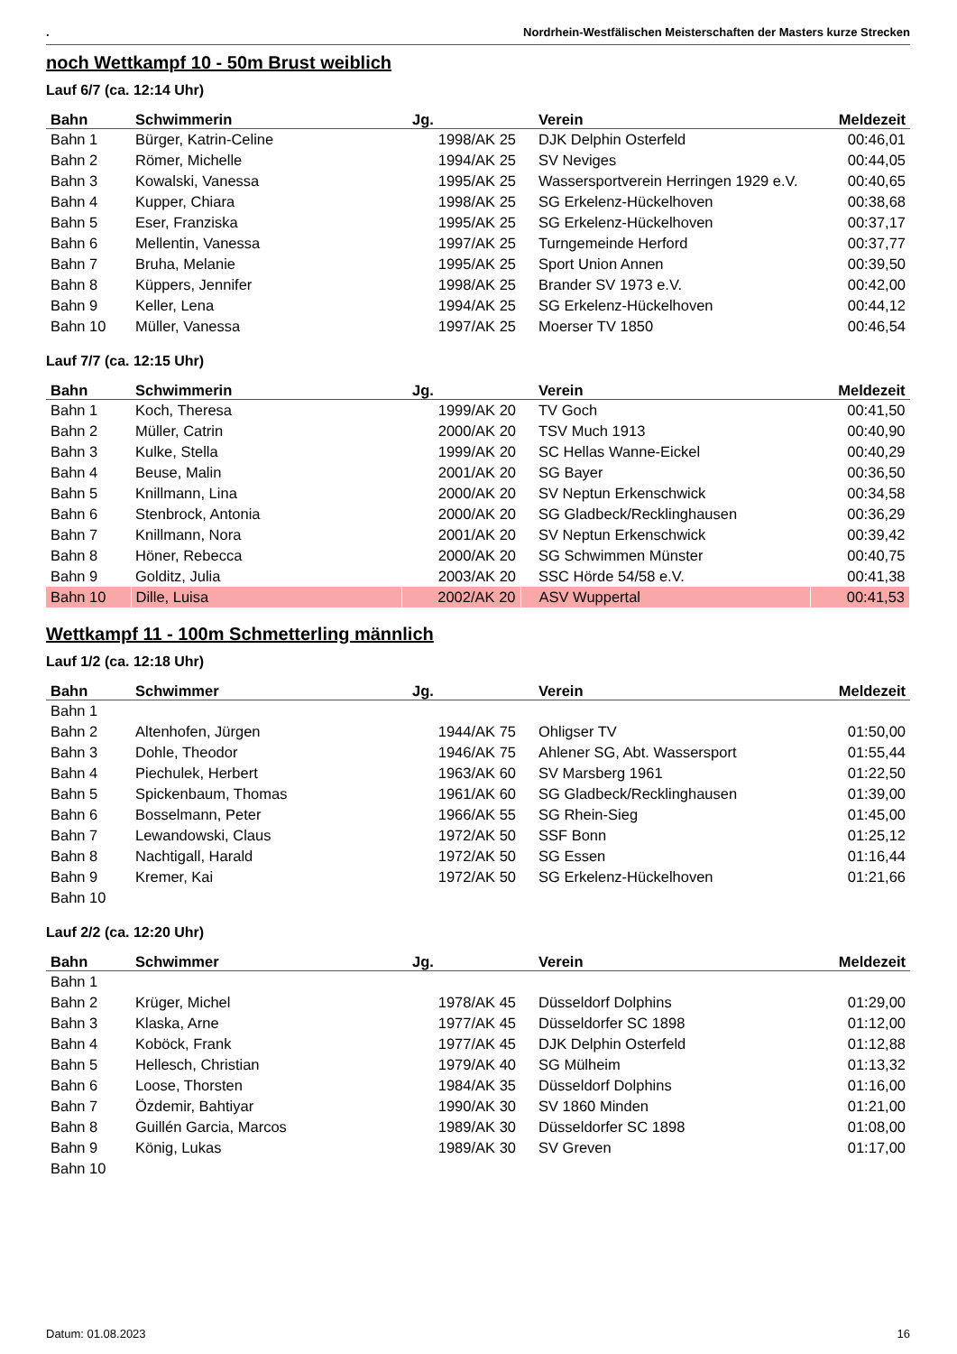. Nordrhein-Westfälischen Meisterschaften der Masters kurze Strecken
noch Wettkampf 10 - 50m Brust weiblich
Lauf 6/7 (ca. 12:14 Uhr)
| Bahn | Schwimmerin | Jg. | Verein | Meldezeit |
| --- | --- | --- | --- | --- |
| Bahn 1 | Bürger, Katrin-Celine | 1998/AK 25 | DJK Delphin Osterfeld | 00:46,01 |
| Bahn 2 | Römer, Michelle | 1994/AK 25 | SV Neviges | 00:44,05 |
| Bahn 3 | Kowalski, Vanessa | 1995/AK 25 | Wassersportverein Herringen 1929 e.V. | 00:40,65 |
| Bahn 4 | Kupper, Chiara | 1998/AK 25 | SG Erkelenz-Hückelhoven | 00:38,68 |
| Bahn 5 | Eser, Franziska | 1995/AK 25 | SG Erkelenz-Hückelhoven | 00:37,17 |
| Bahn 6 | Mellentin, Vanessa | 1997/AK 25 | Turngemeinde Herford | 00:37,77 |
| Bahn 7 | Bruha, Melanie | 1995/AK 25 | Sport Union Annen | 00:39,50 |
| Bahn 8 | Küppers, Jennifer | 1998/AK 25 | Brander SV 1973 e.V. | 00:42,00 |
| Bahn 9 | Keller, Lena | 1994/AK 25 | SG Erkelenz-Hückelhoven | 00:44,12 |
| Bahn 10 | Müller, Vanessa | 1997/AK 25 | Moerser TV 1850 | 00:46,54 |
Lauf 7/7 (ca. 12:15 Uhr)
| Bahn | Schwimmerin | Jg. | Verein | Meldezeit |
| --- | --- | --- | --- | --- |
| Bahn 1 | Koch, Theresa | 1999/AK 20 | TV Goch | 00:41,50 |
| Bahn 2 | Müller, Catrin | 2000/AK 20 | TSV Much 1913 | 00:40,90 |
| Bahn 3 | Kulke, Stella | 1999/AK 20 | SC Hellas Wanne-Eickel | 00:40,29 |
| Bahn 4 | Beuse, Malin | 2001/AK 20 | SG Bayer | 00:36,50 |
| Bahn 5 | Knillmann, Lina | 2000/AK 20 | SV Neptun Erkenschwick | 00:34,58 |
| Bahn 6 | Stenbrock, Antonia | 2000/AK 20 | SG Gladbeck/Recklinghausen | 00:36,29 |
| Bahn 7 | Knillmann, Nora | 2001/AK 20 | SV Neptun Erkenschwick | 00:39,42 |
| Bahn 8 | Höner, Rebecca | 2000/AK 20 | SG Schwimmen Münster | 00:40,75 |
| Bahn 9 | Golditz, Julia | 2003/AK 20 | SSC Hörde 54/58 e.V. | 00:41,38 |
| Bahn 10 | Dille, Luisa | 2002/AK 20 | ASV Wuppertal | 00:41,53 |
Wettkampf 11 - 100m Schmetterling männlich
Lauf 1/2 (ca. 12:18 Uhr)
| Bahn | Schwimmer | Jg. | Verein | Meldezeit |
| --- | --- | --- | --- | --- |
| Bahn 1 | | | | |
| Bahn 2 | Altenhofen, Jürgen | 1944/AK 75 | Ohligser TV | 01:50,00 |
| Bahn 3 | Dohle, Theodor | 1946/AK 75 | Ahlener SG, Abt. Wassersport | 01:55,44 |
| Bahn 4 | Piechulek, Herbert | 1963/AK 60 | SV Marsberg 1961 | 01:22,50 |
| Bahn 5 | Spickenbaum, Thomas | 1961/AK 60 | SG Gladbeck/Recklinghausen | 01:39,00 |
| Bahn 6 | Bosselmann, Peter | 1966/AK 55 | SG Rhein-Sieg | 01:45,00 |
| Bahn 7 | Lewandowski, Claus | 1972/AK 50 | SSF Bonn | 01:25,12 |
| Bahn 8 | Nachtigall, Harald | 1972/AK 50 | SG Essen | 01:16,44 |
| Bahn 9 | Kremer, Kai | 1972/AK 50 | SG Erkelenz-Hückelhoven | 01:21,66 |
| Bahn 10 | | | | |
Lauf 2/2 (ca. 12:20 Uhr)
| Bahn | Schwimmer | Jg. | Verein | Meldezeit |
| --- | --- | --- | --- | --- |
| Bahn 1 | | | | |
| Bahn 2 | Krüger, Michel | 1978/AK 45 | Düsseldorf Dolphins | 01:29,00 |
| Bahn 3 | Klaska, Arne | 1977/AK 45 | Düsseldorfer SC 1898 | 01:12,00 |
| Bahn 4 | Koböck, Frank | 1977/AK 45 | DJK Delphin Osterfeld | 01:12,88 |
| Bahn 5 | Hellesch, Christian | 1979/AK 40 | SG Mülheim | 01:13,32 |
| Bahn 6 | Loose, Thorsten | 1984/AK 35 | Düsseldorf Dolphins | 01:16,00 |
| Bahn 7 | Özdemir, Bahtiyar | 1990/AK 30 | SV 1860 Minden | 01:21,00 |
| Bahn 8 | Guillén Garcia, Marcos | 1989/AK 30 | Düsseldorfer SC 1898 | 01:08,00 |
| Bahn 9 | König, Lukas | 1989/AK 30 | SV Greven | 01:17,00 |
| Bahn 10 | | | | |
Datum: 01.08.2023 16